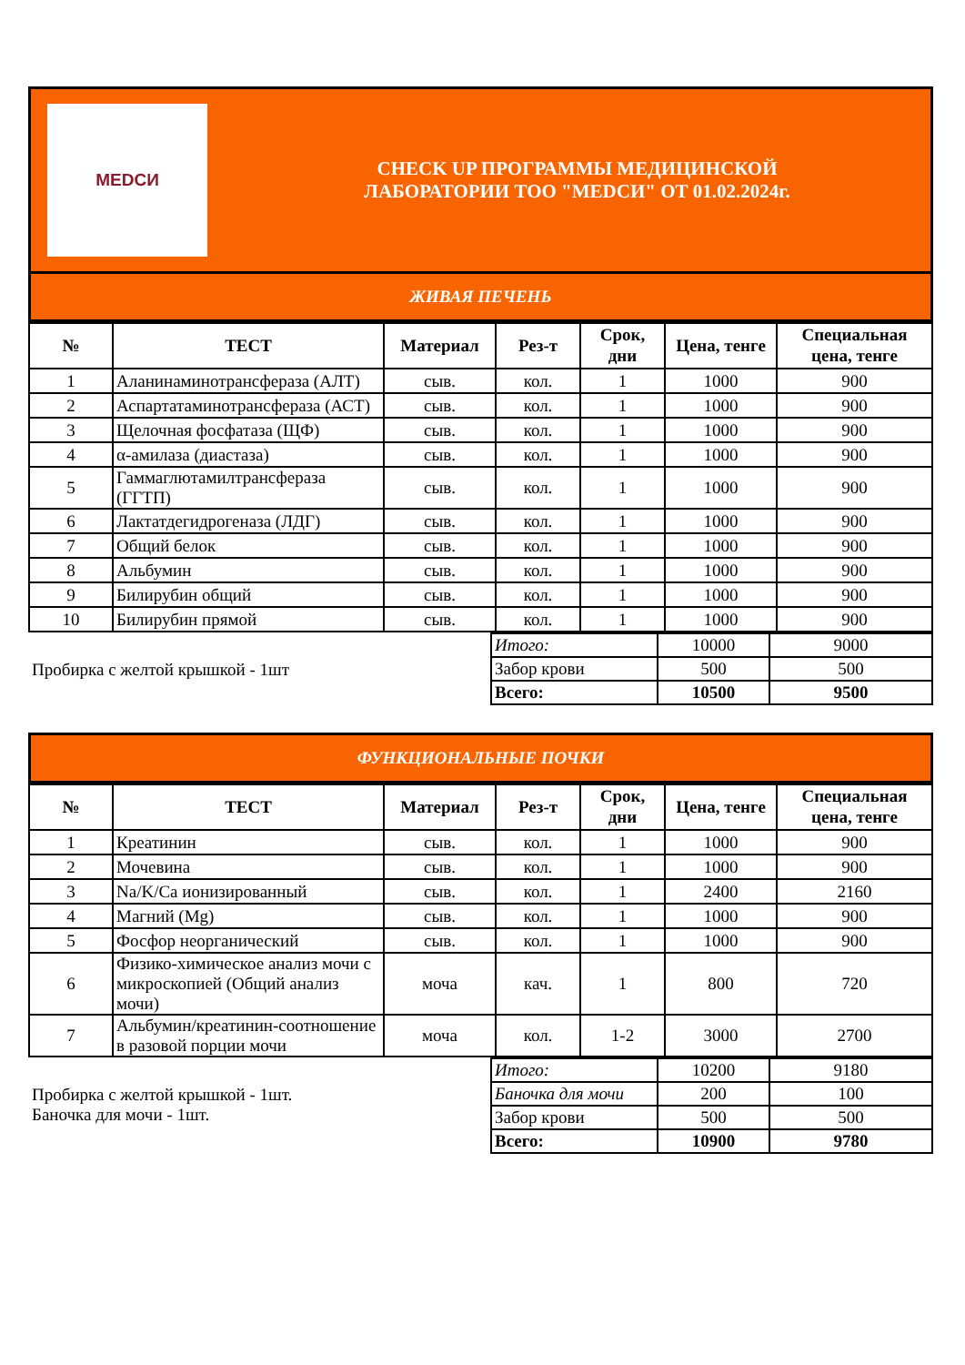| MEDСИ CHECK UP ПРОГРАММЫ МЕДИЦИНСКОЙ ЛАБОРАТОРИИ ТОО "MEDСИ" ОТ 01.02.2024г. |
| ЖИВАЯ ПЕЧЕНЬ |
| № | ТЕСТ | Материал | Рез-т | Срок, дни | Цена, тенге | Специальная цена, тенге |
| --- | --- | --- | --- | --- | --- | --- |
| 1 | Аланинаминотрансфераза (АЛТ) | сыв. | кол. | 1 | 1000 | 900 |
| 2 | Аспартатаминотрансфераза (АСТ) | сыв. | кол. | 1 | 1000 | 900 |
| 3 | Щелочная фосфатаза (ЩФ) | сыв. | кол. | 1 | 1000 | 900 |
| 4 | α-амилаза (диастаза) | сыв. | кол. | 1 | 1000 | 900 |
| 5 | Гаммаглютамилтрансфераза (ГГТП) | сыв. | кол. | 1 | 1000 | 900 |
| 6 | Лактатдегидрогеназа (ЛДГ) | сыв. | кол. | 1 | 1000 | 900 |
| 7 | Общий белок | сыв. | кол. | 1 | 1000 | 900 |
| 8 | Альбумин | сыв. | кол. | 1 | 1000 | 900 |
| 9 | Билирубин общий | сыв. | кол. | 1 | 1000 | 900 |
| 10 | Билирубин прямой | сыв. | кол. | 1 | 1000 | 900 |
Пробирка с желтой крышкой - 1шт
| Итого: | 10000 | 9000 |
| Забор крови | 500 | 500 |
| Всего: | 10500 | 9500 |
| ФУНКЦИОНАЛЬНЫЕ ПОЧКИ |
| № | ТЕСТ | Материал | Рез-т | Срок, дни | Цена, тенге | Специальная цена, тенге |
| --- | --- | --- | --- | --- | --- | --- |
| 1 | Креатинин | сыв. | кол. | 1 | 1000 | 900 |
| 2 | Мочевина | сыв. | кол. | 1 | 1000 | 900 |
| 3 | Na/K/Ca ионизированный | сыв. | кол. | 1 | 2400 | 2160 |
| 4 | Магний (Mg) | сыв. | кол. | 1 | 1000 | 900 |
| 5 | Фосфор неорганический | сыв. | кол. | 1 | 1000 | 900 |
| 6 | Физико-химическое анализ мочи с микроскопией (Общий анализ мочи) | моча | кач. | 1 | 800 | 720 |
| 7 | Альбумин/креатинин-соотношение в разовой порции мочи | моча | кол. | 1-2 | 3000 | 2700 |
Пробирка с желтой крышкой - 1шт.
Баночка для мочи - 1шт.
| Итого: | 10200 | 9180 |
| Баночка для мочи | 200 | 100 |
| Забор крови | 500 | 500 |
| Всего: | 10900 | 9780 |